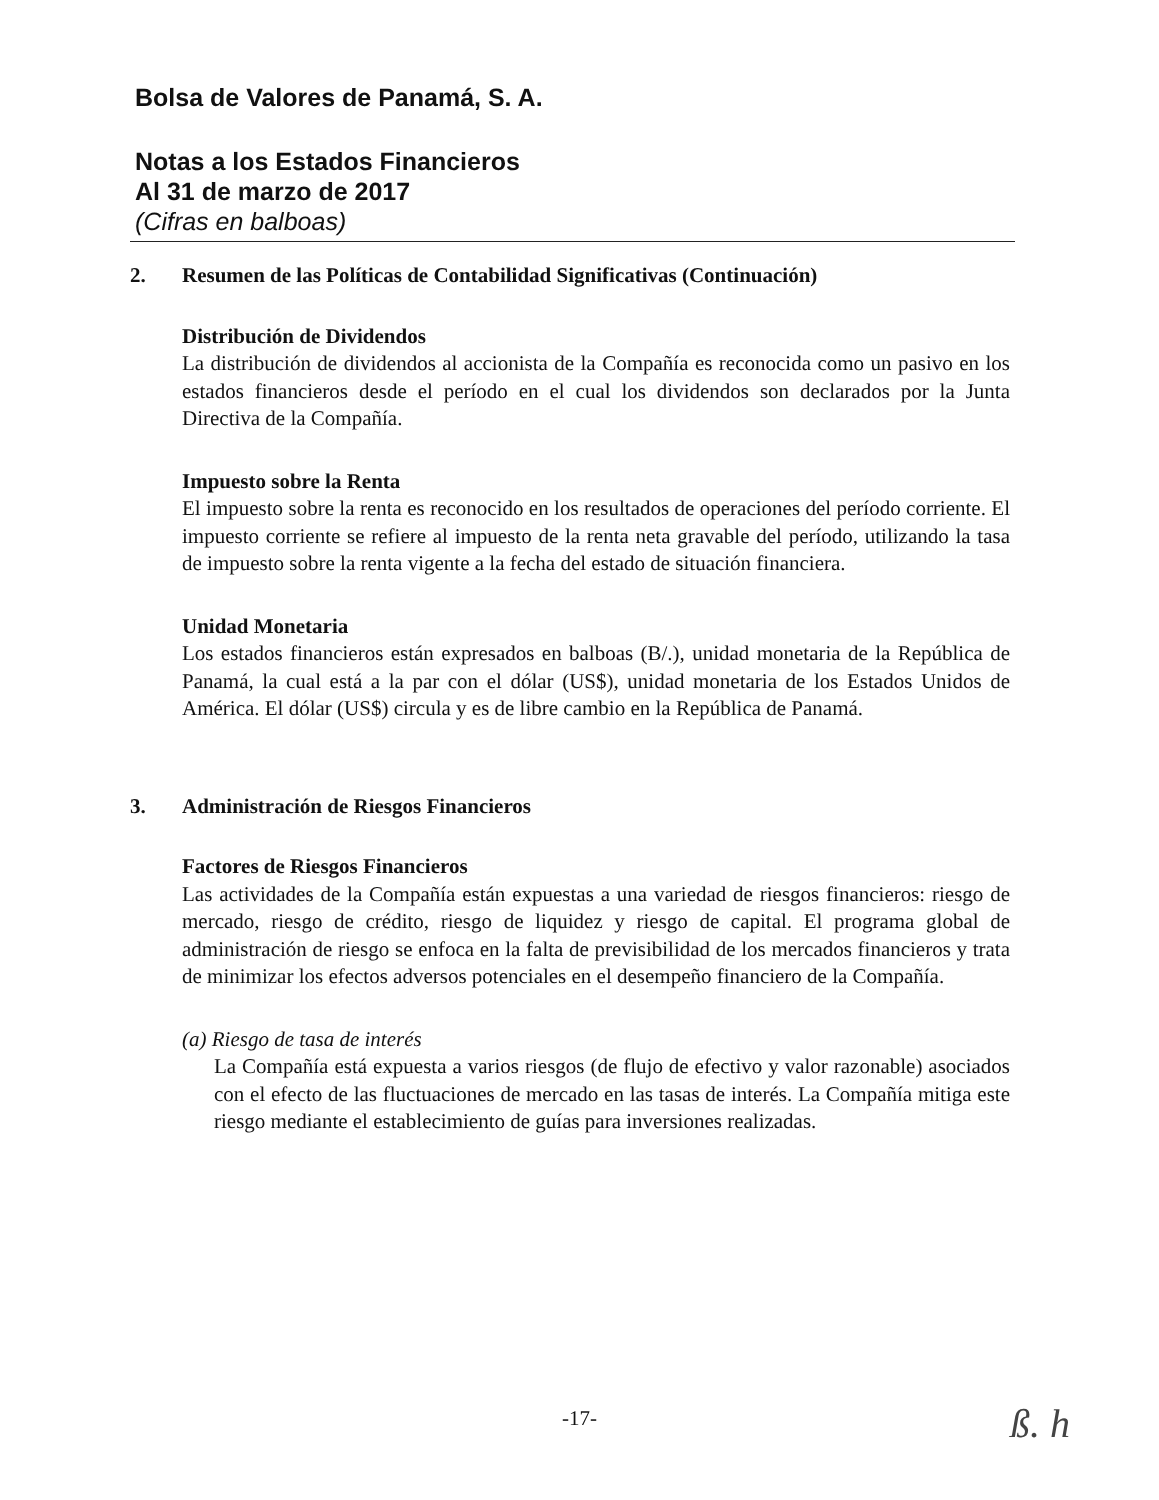Bolsa de Valores de Panamá, S. A.
Notas a los Estados Financieros
Al 31 de marzo de 2017
(Cifras en balboas)
2. Resumen de las Políticas de Contabilidad Significativas (Continuación)
Distribución de Dividendos
La distribución de dividendos al accionista de la Compañía es reconocida como un pasivo en los estados financieros desde el período en el cual los dividendos son declarados por la Junta Directiva de la Compañía.
Impuesto sobre la Renta
El impuesto sobre la renta es reconocido en los resultados de operaciones del período corriente. El impuesto corriente se refiere al impuesto de la renta neta gravable del período, utilizando la tasa de impuesto sobre la renta vigente a la fecha del estado de situación financiera.
Unidad Monetaria
Los estados financieros están expresados en balboas (B/.), unidad monetaria de la República de Panamá, la cual está a la par con el dólar (US$), unidad monetaria de los Estados Unidos de América. El dólar (US$) circula y es de libre cambio en la República de Panamá.
3. Administración de Riesgos Financieros
Factores de Riesgos Financieros
Las actividades de la Compañía están expuestas a una variedad de riesgos financieros: riesgo de mercado, riesgo de crédito, riesgo de liquidez y riesgo de capital. El programa global de administración de riesgo se enfoca en la falta de previsibilidad de los mercados financieros y trata de minimizar los efectos adversos potenciales en el desempeño financiero de la Compañía.
(a) Riesgo de tasa de interés
La Compañía está expuesta a varios riesgos (de flujo de efectivo y valor razonable) asociados con el efecto de las fluctuaciones de mercado en las tasas de interés. La Compañía mitiga este riesgo mediante el establecimiento de guías para inversiones realizadas.
-17- ß. h